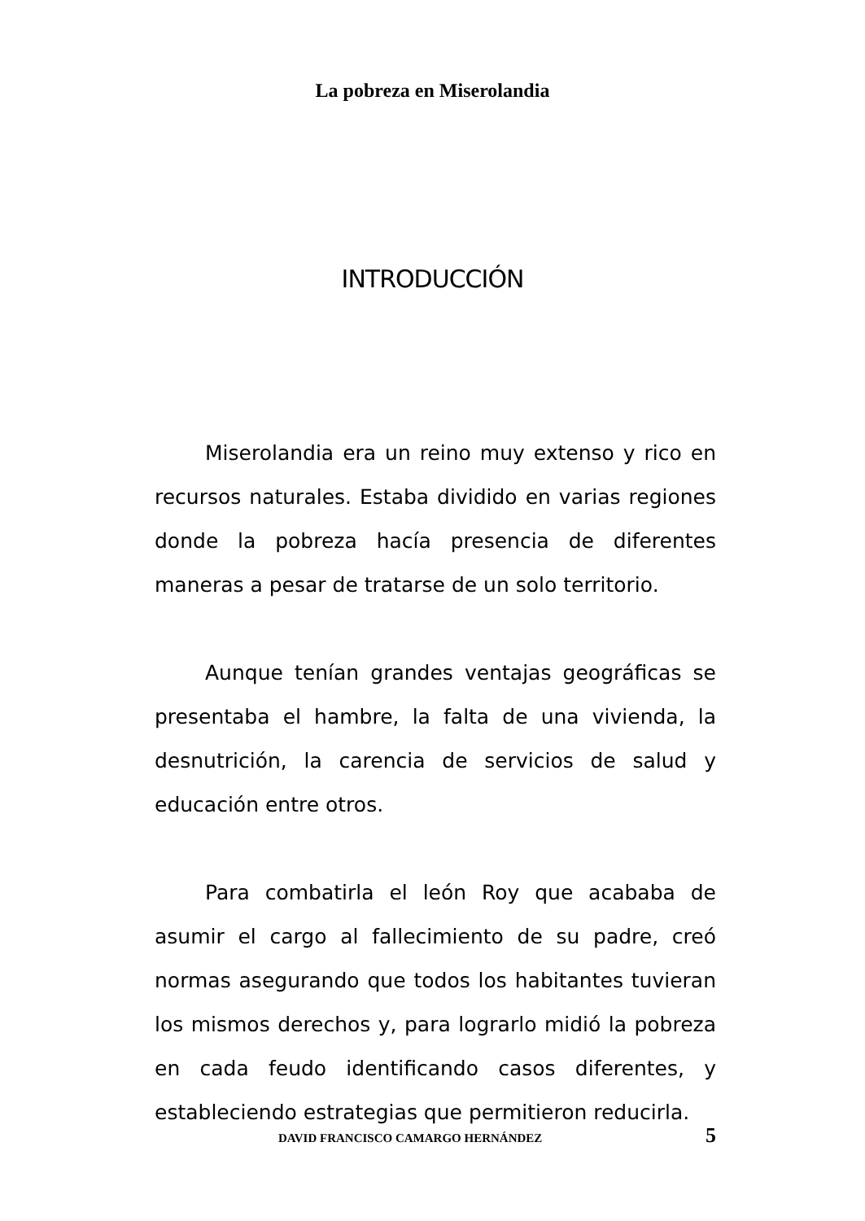La pobreza en Miserolandia
INTRODUCCIÓN
Miserolandia era un reino muy extenso y rico en recursos naturales. Estaba dividido en varias regiones donde la pobreza hacía presencia de diferentes maneras a pesar de tratarse de un solo territorio.
Aunque tenían grandes ventajas geográficas se presentaba el hambre, la falta de una vivienda, la desnutrición, la carencia de servicios de salud y educación entre otros.
Para combatirla el león Roy que acababa de asumir el cargo al fallecimiento de su padre, creó normas asegurando que todos los habitantes tuvieran los mismos derechos y, para lograrlo midió la pobreza en cada feudo identificando casos diferentes, y estableciendo estrategias que permitieron reducirla.
DAVID FRANCISCO CAMARGO HERNÁNDEZ 5